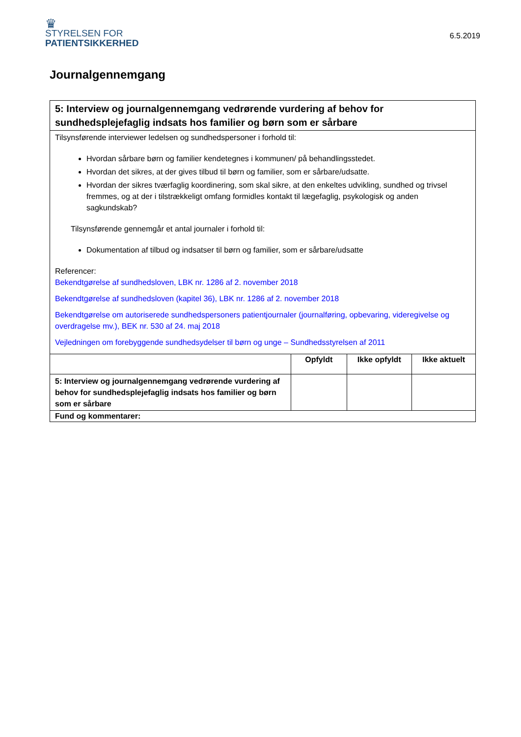♛
STYRELSEN FOR
PATIENTSIKKERHED
6.5.2019
Journalgennemgang
| 5: Interview og journalgennemgang vedrørende vurdering af behov for sundhedsplejefaglig indsats hos familier og børn som er sårbare | | | |
| Tilsynsførende interviewer ledelsen og sundhedspersoner i forhold til: Hvordan sårbare børn og familier kendetegnes i kommunen/ på behandlingsstedet. Hvordan det sikres, at der gives tilbud til børn og familier, som er sårbare/udsatte. Hvordan der sikres tværfaglig koordinering, som skal sikre, at den enkeltes udvikling, sundhed og trivsel fremmes, og at der i tilstrækkeligt omfang formidles kontakt til lægefaglig, psykologisk og anden sagkundskab? Tilsynsførende gennemgår et antal journaler i forhold til: Dokumentation af tilbud og indsatser til børn og familier, som er sårbare/udsatte Referencer: Bekendtgørelse af sundhedsloven, LBK nr. 1286 af 2. november 2018 Bekendtgørelse af sundhedsloven (kapitel 36), LBK nr. 1286 af 2. november 2018 Bekendtgørelse om autoriserede sundhedspersoners patientjournaler (journalføring, opbevaring, videregivelse og overdragelse mv.), BEK nr. 530 af 24. maj 2018 Vejledningen om forebyggende sundhedsydelser til børn og unge – Sundhedsstyrelsen af 2011 | | | |
| | Opfyldt | Ikke opfyldt | Ikke aktuelt |
| 5: Interview og journalgennemgang vedrørende vurdering af behov for sundhedsplejefaglig indsats hos familier og børn som er sårbare | | | |
| Fund og kommentarer: | | | |